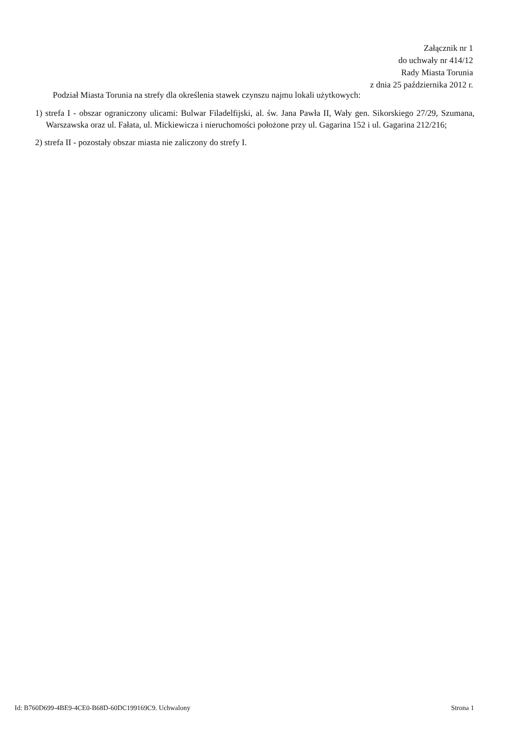Załącznik nr 1
do uchwały nr 414/12
Rady Miasta Torunia
z dnia 25 października 2012 r.
Podział Miasta Torunia na strefy dla określenia stawek czynszu najmu lokali użytkowych:
1) strefa I - obszar ograniczony ulicami: Bulwar Filadelfijski, al. św. Jana Pawła II, Wały gen. Sikorskiego 27/29, Szumana, Warszawska oraz ul. Fałata, ul. Mickiewicza i nieruchomości położone przy ul. Gagarina 152 i ul. Gagarina 212/216;
2) strefa II - pozostały obszar miasta nie zaliczony do strefy I.
Id: B760D699-4BE9-4CE0-B68D-60DC199169C9. Uchwalony Strona 1